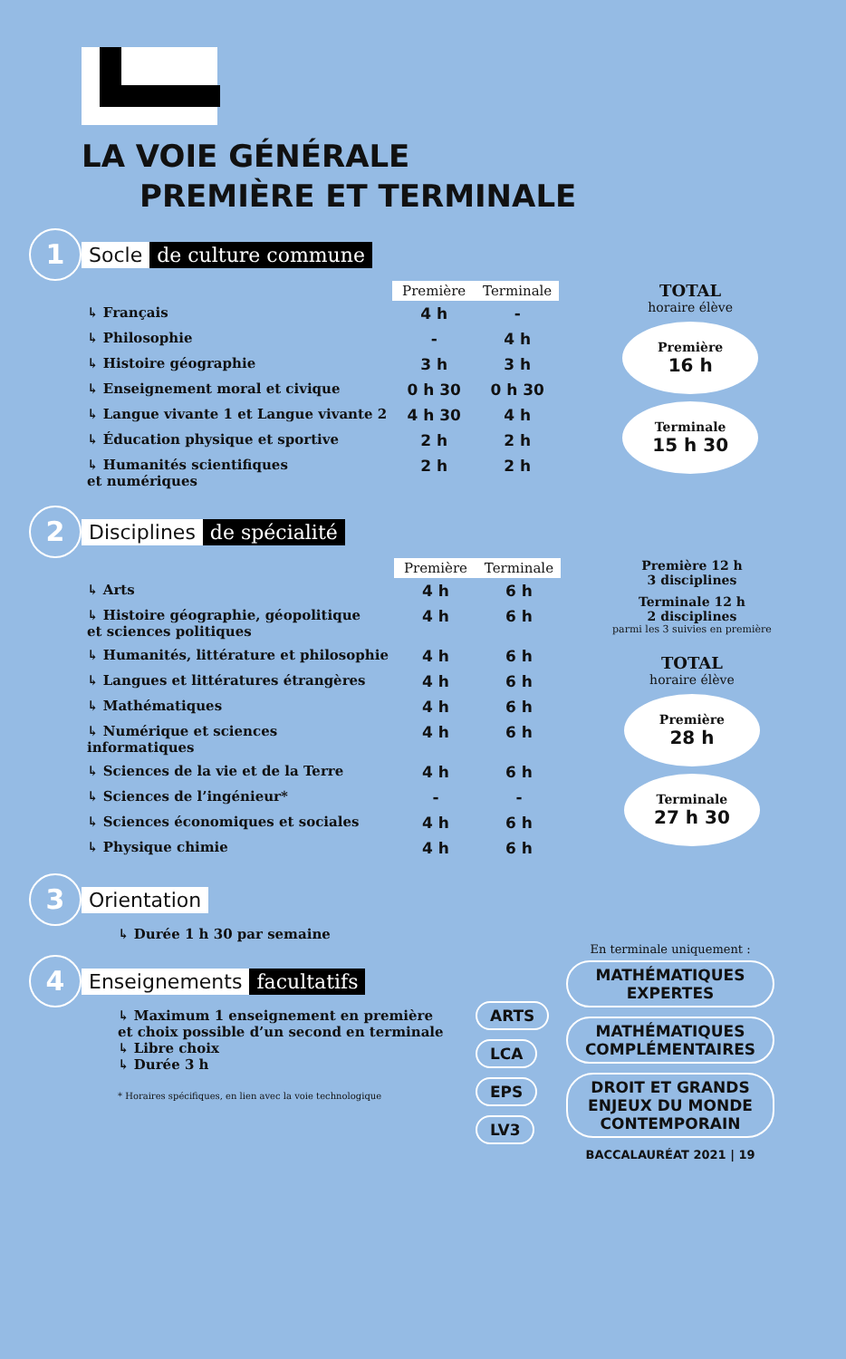LA VOIE GÉNÉRALE
PREMIÈRE ET TERMINALE
1
Socle de culture commune
| | Première | Terminale |
| --- | --- | --- |
| ↳ Français | 4 h | - |
| ↳ Philosophie | - | 4 h |
| ↳ Histoire géographie | 3 h | 3 h |
| ↳ Enseignement moral et civique | 0 h 30 | 0 h 30 |
| ↳ Langue vivante 1 et Langue vivante 2 | 4 h 30 | 4 h |
| ↳ Éducation physique et sportive | 2 h | 2 h |
| ↳ Humanités scientifiques et numériques | 2 h | 2 h |
TOTAL
horaire élève
Première
16 h
Terminale
15 h 30
2
Disciplines de spécialité
| | Première | Terminale |
| --- | --- | --- |
| ↳ Arts | 4 h | 6 h |
| ↳ Histoire géographie, géopolitique et sciences politiques | 4 h | 6 h |
| ↳ Humanités, littérature et philosophie | 4 h | 6 h |
| ↳ Langues et littératures étrangères | 4 h | 6 h |
| ↳ Mathématiques | 4 h | 6 h |
| ↳ Numérique et sciences informatiques | 4 h | 6 h |
| ↳ Sciences de la vie et de la Terre | 4 h | 6 h |
| ↳ Sciences de l’ingénieur* | - | - |
| ↳ Sciences économiques et sociales | 4 h | 6 h |
| ↳ Physique chimie | 4 h | 6 h |
Première 12 h
3 disciplines
Terminale 12 h
2 disciplines
parmi les 3 suivies en première
TOTAL
horaire élève
Première
28 h
Terminale
27 h 30
3
Orientation
↳ Durée 1 h 30 par semaine
4
Enseignements facultatifs
↳ Maximum 1 enseignement en première
et choix possible d’un second en terminale
↳ Libre choix
↳ Durée 3 h
* Horaires spécifiques, en lien avec la voie technologique
ARTS LCA EPS LV3
En terminale uniquement :
MATHÉMATIQUES EXPERTES MATHÉMATIQUES COMPLÉMENTAIRES DROIT ET GRANDS ENJEUX DU MONDE CONTEMPORAIN
BACCALAURÉAT 2021 | 19